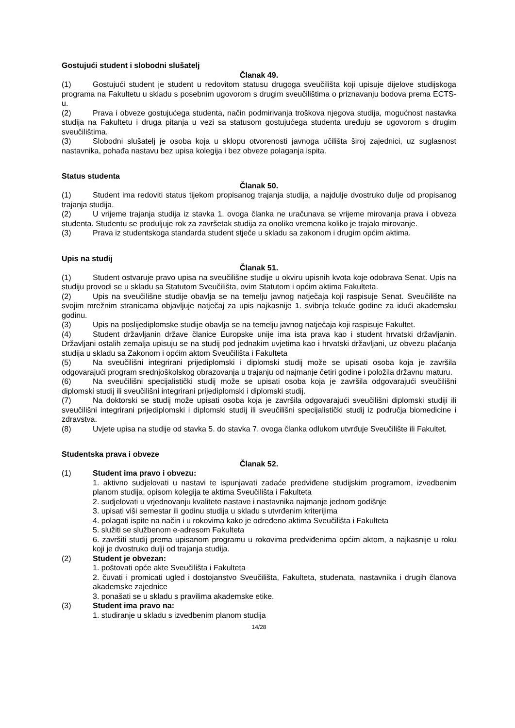Gostujući student i slobodni slušatelj
Članak 49.
(1) Gostujući student je student u redovitom statusu drugoga sveučilišta koji upisuje dijelove studijskoga programa na Fakultetu u skladu s posebnim ugovorom s drugim sveučilištima o priznavanju bodova prema ECTS-u.
(2) Prava i obveze gostujućega studenta, način podmirivanja troškova njegova studija, mogućnost nastavka studija na Fakultetu i druga pitanja u vezi sa statusom gostujućega studenta uređuju se ugovorom s drugim sveučilištima.
(3) Slobodni slušatelj je osoba koja u sklopu otvorenosti javnoga učilišta široj zajednici, uz suglasnost nastavnika, pohađa nastavu bez upisa kolegija i bez obveze polaganja ispita.
Status studenta
Članak 50.
(1) Student ima redoviti status tijekom propisanog trajanja studija, a najdulje dvostruko dulje od propisanog trajanja studija.
(2) U vrijeme trajanja studija iz stavka 1. ovoga članka ne uračunava se vrijeme mirovanja prava i obveza studenta. Studentu se produljuje rok za završetak studija za onoliko vremena koliko je trajalo mirovanje.
(3) Prava iz studentskoga standarda student stječe u skladu sa zakonom i drugim općim aktima.
Upis na studij
Članak 51.
(1) Student ostvaruje pravo upisa na sveučilišne studije u okviru upisnih kvota koje odobrava Senat. Upis na studiju provodi se u skladu sa Statutom Sveučilišta, ovim Statutom i općim aktima Fakulteta.
(2) Upis na sveučilišne studije obavlja se na temelju javnog natječaja koji raspisuje Senat. Sveučilište na svojim mrežnim stranicama objavljuje natječaj za upis najkasnije 1. svibnja tekuće godine za idući akademsku godinu.
(3) Upis na poslijediplomske studije obavlja se na temelju javnog natječaja koji raspisuje Fakultet.
(4) Student državljanin države članice Europske unije ima ista prava kao i student hrvatski državljanin. Državljani ostalih zemalja upisuju se na studij pod jednakim uvjetima kao i hrvatski državljani, uz obvezu plaćanja studija u skladu sa Zakonom i općim aktom Sveučilišta i Fakulteta
(5) Na sveučilišni integrirani prijediplomski i diplomski studij može se upisati osoba koja je završila odgovarajući program srednjoškolskog obrazovanja u trajanju od najmanje četiri godine i položila državnu maturu.
(6) Na sveučilišni specijalistički studij može se upisati osoba koja je završila odgovarajući sveučilišni diplomski studij ili sveučilišni integrirani prijediplomski i diplomski studij.
(7) Na doktorski se studij može upisati osoba koja je završila odgovarajući sveučilišni diplomski studiji ili sveučilišni integrirani prijediplomski i diplomski studij ili sveučilišni specijalistički studij iz područja biomedicine i zdravstva.
(8) Uvjete upisa na studije od stavka 5. do stavka 7. ovoga članka odlukom utvrđuje Sveučilište ili Fakultet.
Studentska prava i obveze
Članak 52.
(1) Student ima pravo i obvezu:
1. aktivno sudjelovati u nastavi te ispunjavati zadaće predviđene studijskim programom, izvedbenim planom studija, opisom kolegija te aktima Sveučilišta i Fakulteta
2. sudjelovati u vrjednovanju kvalitete nastave i nastavnika najmanje jednom godišnje
3. upisati viši semestar ili godinu studija u skladu s utvrđenim kriterijima
4. polagati ispite na način i u rokovima kako je određeno aktima Sveučilišta i Fakulteta
5. služiti se službenom e-adresom Fakulteta
6. završiti studij prema upisanom programu u rokovima predviđenima općim aktom, a najkasnije u roku koji je dvostruko dulji od trajanja studija.
(2) Student je obvezan:
1. poštovati opće akte Sveučilišta i Fakulteta
2. čuvati i promicati ugled i dostojanstvo Sveučilišta, Fakulteta, studenata, nastavnika i drugih članova akademske zajednice
3. ponašati se u skladu s pravilima akademske etike.
(3) Student ima pravo na:
1. studiranje u skladu s izvedbenim planom studija
14/28